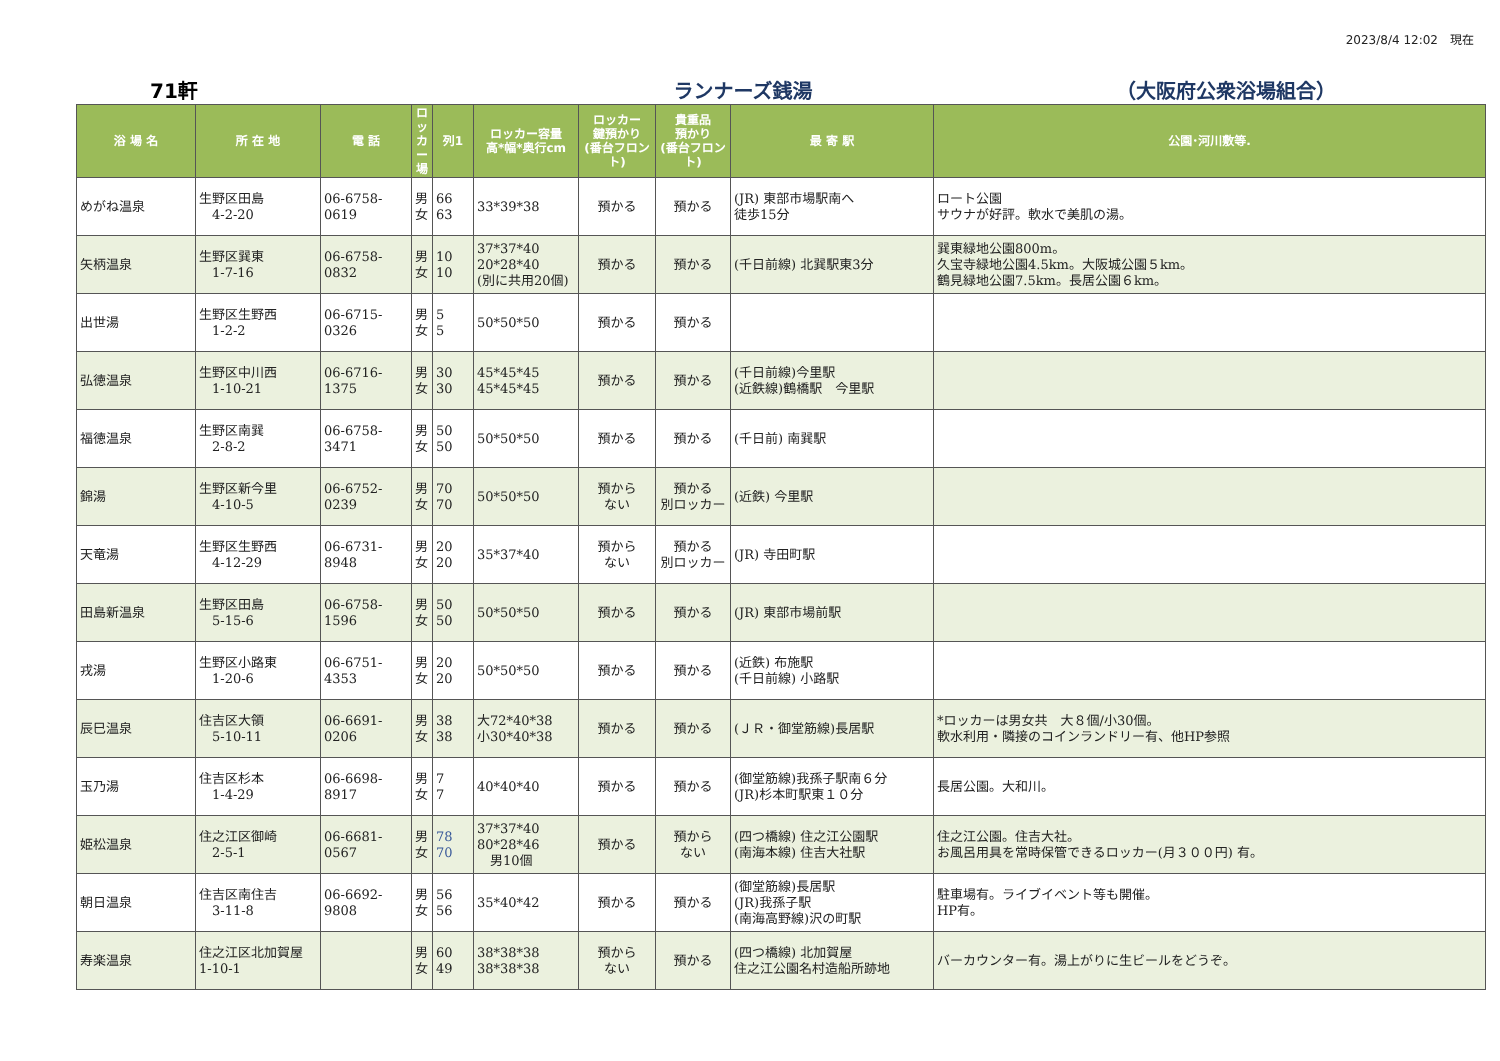2023/8/4 12:02　現在
71軒 ランナーズ銭湯 （大阪府公衆浴場組合）
| 浴 場 名 | 所 在 地 | 電 話 | ロッカー場 | 列1 | ロッカー容量 高*幅*奥行cm | ロッカー 鍵預かり (番台フロント) | 貴重品 預かり (番台フロント) | 最 寄 駅 | 公園･河川敷等. |
| --- | --- | --- | --- | --- | --- | --- | --- | --- | --- |
| めがね温泉 | 生野区田島 4-2-20 | 06-6758-0619 | 男 女 | 66 63 | 33*39*38 | 預かる | 預かる | (JR) 東部市場駅南へ 徒歩15分 | ロート公園 サウナが好評。軟水で美肌の湯。 |
| 矢柄温泉 | 生野区巽東 1-7-16 | 06-6758-0832 | 男 女 | 10 10 | 37*37*40 20*28*40 (別に共用20個) | 預かる | 預かる | (千日前線) 北巽駅東3分 | 巽東緑地公園800m。 久宝寺緑地公園4.5km。大阪城公園５km。 鶴見緑地公園7.5km。長居公園６km。 |
| 出世湯 | 生野区生野西 1-2-2 | 06-6715-0326 | 男 女 | 5 5 | 50*50*50 | 預かる | 預かる | | |
| 弘徳温泉 | 生野区中川西 1-10-21 | 06-6716-1375 | 男 女 | 30 30 | 45*45*45 45*45*45 | 預かる | 預かる | (千日前線)今里駅 (近鉄線)鶴橋駅 今里駅 | |
| 福徳温泉 | 生野区南巽 2-8-2 | 06-6758-3471 | 男 女 | 50 50 | 50*50*50 | 預かる | 預かる | (千日前) 南巽駅 | |
| 錦湯 | 生野区新今里 4-10-5 | 06-6752-0239 | 男 女 | 70 70 | 50*50*50 | 預から ない | 預かる 別ロッカー | (近鉄) 今里駅 | |
| 天竜湯 | 生野区生野西 4-12-29 | 06-6731-8948 | 男 女 | 20 20 | 35*37*40 | 預から ない | 預かる 別ロッカー | (JR) 寺田町駅 | |
| 田島新温泉 | 生野区田島 5-15-6 | 06-6758-1596 | 男 女 | 50 50 | 50*50*50 | 預かる | 預かる | (JR) 東部市場前駅 | |
| 戎湯 | 生野区小路東 1-20-6 | 06-6751-4353 | 男 女 | 20 20 | 50*50*50 | 預かる | 預かる | (近鉄) 布施駅 (千日前線) 小路駅 | |
| 辰巳温泉 | 住吉区大領 5-10-11 | 06-6691-0206 | 男 女 | 38 38 | 大72*40*38 小30*40*38 | 預かる | 預かる | (ＪＲ・御堂筋線)長居駅 | *ロッカーは男女共 大８個/小30個。 軟水利用・隣接のコインランドリー有、他HP参照 |
| 玉乃湯 | 住吉区杉本 1-4-29 | 06-6698-8917 | 男 女 | 7 7 | 40*40*40 | 預かる | 預かる | (御堂筋線)我孫子駅南６分 (JR)杉本町駅東１０分 | 長居公園。大和川。 |
| 姫松温泉 | 住之江区御崎 2-5-1 | 06-6681-0567 | 男 女 | 78 70 | 37*37*40 80*28*46 男10個 | 預かる | 預から ない | (四つ橋線) 住之江公園駅 (南海本線) 住吉大社駅 | 住之江公園。住吉大社。 お風呂用具を常時保管できるロッカー(月３００円) 有。 |
| 朝日温泉 | 住吉区南住吉 3-11-8 | 06-6692-9808 | 男 女 | 56 56 | 35*40*42 | 預かる | 預かる | (御堂筋線)長居駅 (JR)我孫子駅 (南海高野線)沢の町駅 | 駐車場有。ライブイベント等も開催。 HP有。 |
| 寿楽温泉 | 住之江区北加賀屋 1-10-1 | | 男 女 | 60 49 | 38*38*38 38*38*38 | 預から ない | 預かる | (四つ橋線) 北加賀屋 住之江公園名村造船所跡地 | バーカウンター有。湯上がりに生ビールをどうぞ。 |